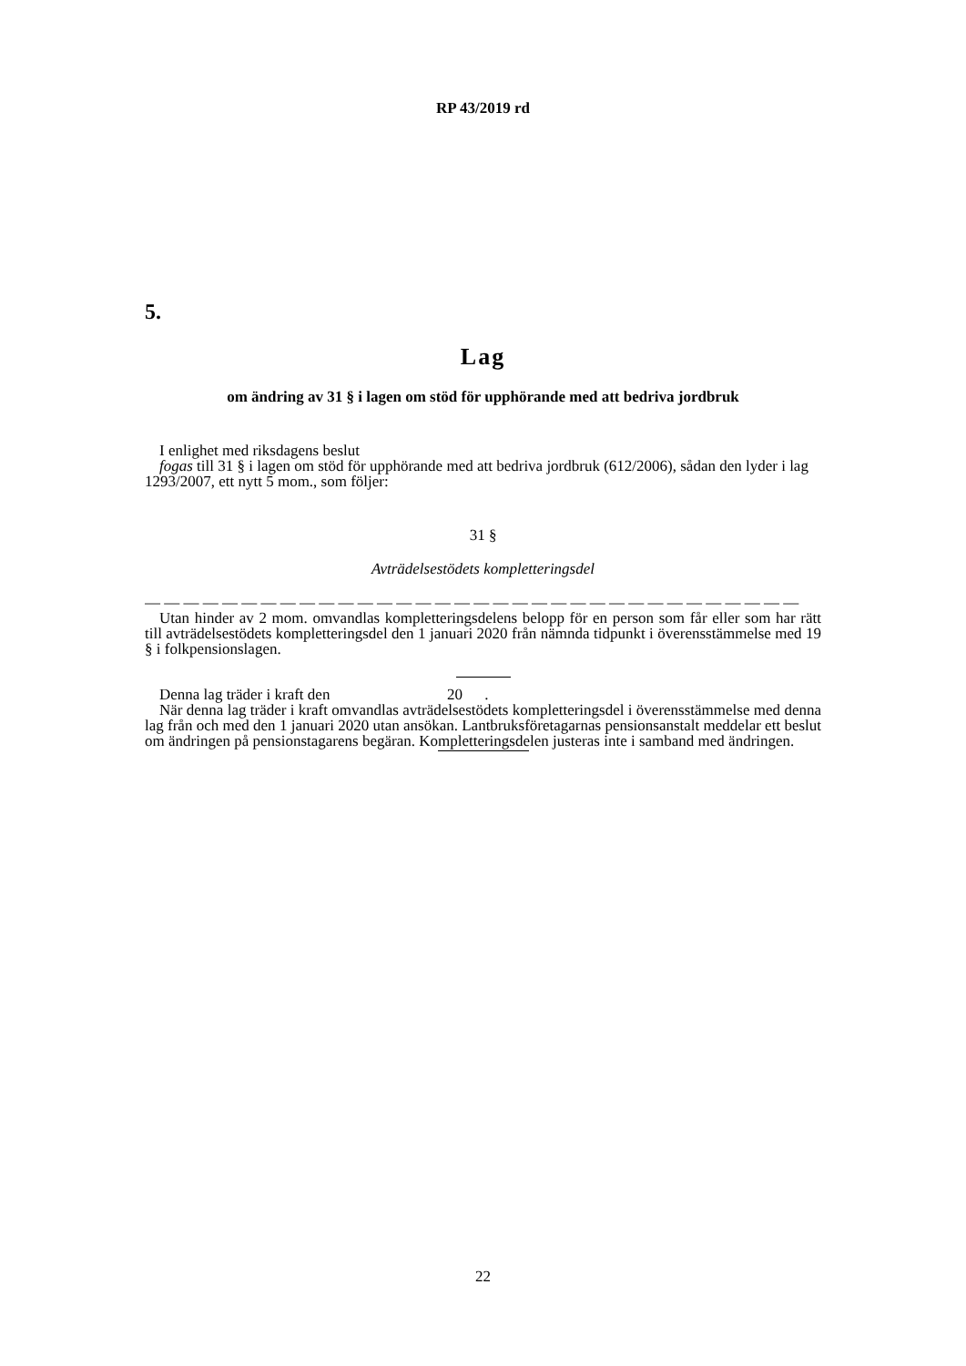RP 43/2019 rd
5.
Lag
om ändring av 31 § i lagen om stöd för upphörande med att bedriva jordbruk
I enlighet med riksdagens beslut
fogas till 31 § i lagen om stöd för upphörande med att bedriva jordbruk (612/2006), sådan den lyder i lag 1293/2007, ett nytt 5 mom., som följer:
31 §
Avträdelsestödets kompletteringsdel
— — — — — — — — — — — — — — — — — — — — — — — — — — — — — — — — — —
Utan hinder av 2 mom. omvandlas kompletteringsdelens belopp för en person som får eller som har rätt till avträdelsestödets kompletteringsdel den 1 januari 2020 från nämnda tidpunkt i överensstämmelse med 19 § i folkpensionslagen.
Denna lag träder i kraft den 20 .
När denna lag träder i kraft omvandlas avträdelsestödets kompletteringsdel i överensstämmelse med denna lag från och med den 1 januari 2020 utan ansökan. Lantbruksföretagarnas pensionsanstalt meddelar ett beslut om ändringen på pensionstagarens begäran. Kompletteringsdelen justeras inte i samband med ändringen.
22